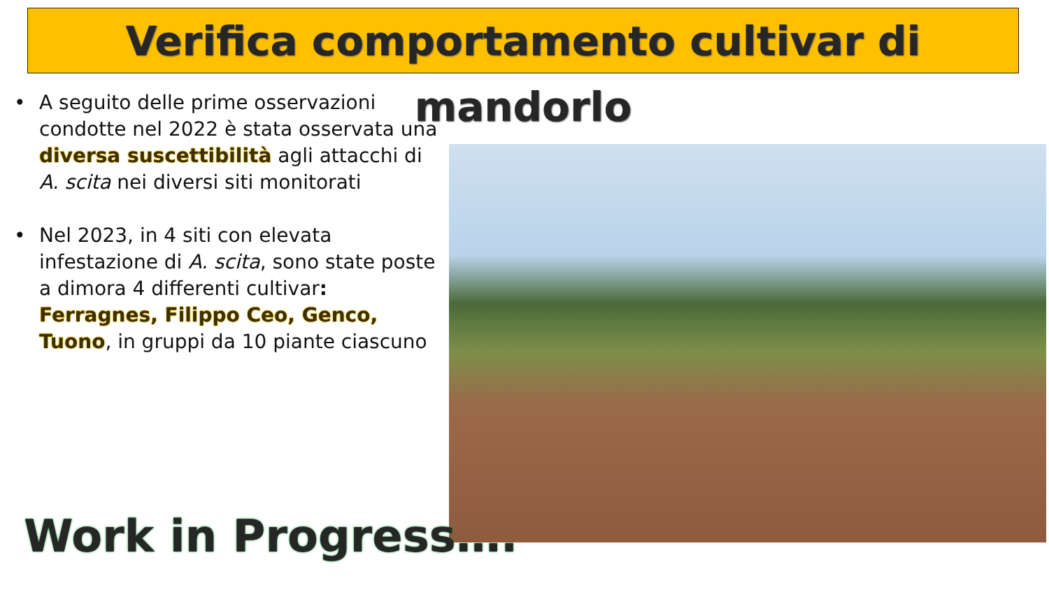Verifica comportamento cultivar di mandorlo
• A seguito delle prime osservazioni condotte nel 2022 è stata osservata una diversa suscettibilità agli attacchi di A. scita nei diversi siti monitorati
• Nel 2023, in 4 siti con elevata infestazione di A. scita, sono state poste a dimora 4 differenti cultivar: Ferragnes, Filippo Ceo, Genco, Tuono, in gruppi da 10 piante ciascuno
Work in Progress….